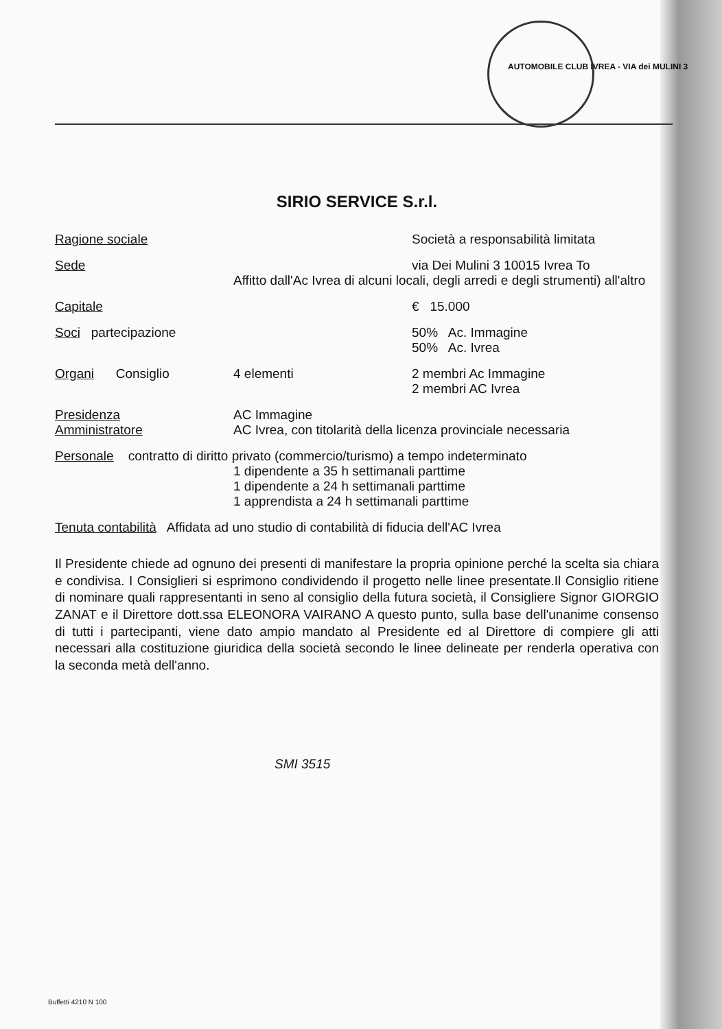AUTOMOBILE CLUB IVREA - VIA dei MULINI 3
SIRIO SERVICE S.r.l.
Ragione sociale Società a responsabilità limitata
Sede via Dei Mulini 3 10015 Ivrea To
Affitto dall'Ac Ivrea di alcuni locali, degli arredi e degli strumenti) all'altro
Capitale € 15.000
Soci partecipazione 50% Ac. Immagine
50% Ac. Ivrea
Organi Consiglio 4 elementi 2 membri Ac Immagine
2 membri AC Ivrea
Presidenza
Amministratore
AC Immagine
AC Ivrea, con titolarità della licenza provinciale necessaria
Personale contratto di diritto privato (commercio/turismo) a tempo indeterminato
1 dipendente a 35 h settimanali parttime
1 dipendente a 24 h settimanali parttime
1 apprendista a 24 h settimanali parttime
Tenuta contabilità Affidata ad uno studio di contabilità di fiducia dell'AC Ivrea
Il Presidente chiede ad ognuno dei presenti di manifestare la propria opinione perché la scelta sia chiara e condivisa. I Consiglieri si esprimono condividendo il progetto nelle linee presentate.Il Consiglio ritiene di nominare quali rappresentanti in seno al consiglio della futura società, il Consigliere Signor GIORGIO ZANAT e il Direttore dott.ssa ELEONORA VAIRANO A questo punto, sulla base dell'unanime consenso di tutti i partecipanti, viene dato ampio mandato al Presidente ed al Direttore di compiere gli atti necessari alla costituzione giuridica della società secondo le linee delineate per renderla operativa con la seconda metà dell'anno.
SMI 3515
Buffetti 4210 N 100